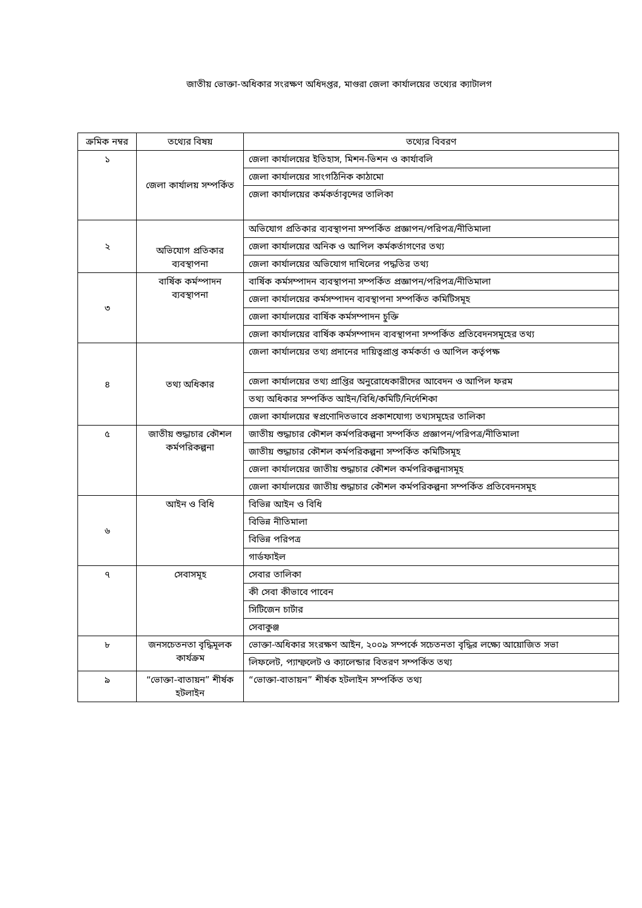জাতীয় ভোক্তা-অধিকার সংরক্ষণ অধিদপ্তর, মাগুরা জেলা কার্যালয়ের তথ্যের ক্যাটালগ
| ক্রমিক নম্বর | তথ্যের বিষয় | তথ্যের বিবরণ |
| --- | --- | --- |
| ১ | জেলা কার্যালয় সম্পর্কিত | জেলা কার্যালয়ের ইতিহাস, মিশন-ভিশন ও কার্যাবলি |
| | | জেলা কার্যালয়ের সাংগঠিনিক কাঠামো |
| | | জেলা কার্যালয়ের কর্মকর্তাবৃন্দের তালিকা |
| ২ | অভিযোগ প্রতিকার ব্যবস্থাপনা | অভিযোগ প্রতিকার ব্যবস্থাপনা সম্পর্কিত প্রজ্ঞাপন/পরিপত্র/নীতিমালা |
| | | জেলা কার্যালয়ের অনিক ও আপিল কর্মকর্তাগণের তথ্য |
| | | জেলা কার্যালয়ের অভিযোগ দাখিলের পদ্ধতির তথ্য |
| ৩ | বার্ষিক কর্মস্পাদন ব্যবস্থাপনা | বার্ষিক কর্মসম্পাদন ব্যবস্থাপনা সম্পর্কিত প্রজ্ঞাপন/পরিপত্র/নীতিমালা |
| | | জেলা কার্যালয়ের কর্মসম্পাদন ব্যবস্থাপনা সম্পর্কিত কমিটিসমূহ |
| | | জেলা কার্যালয়ের বার্ষিক কর্মসম্পাদন চুক্তি |
| | | জেলা কার্যালয়ের বার্ষিক কর্মসম্পাদন ব্যবস্থাপনা সম্পর্কিত প্রতিবেদনসমূহের তথ্য |
| ৪ | তথ্য অধিকার | জেলা কার্যালয়ের তথ্য প্রদানের দায়িত্বপ্রাপ্ত কর্মকর্তা ও আপিল কর্তৃপক্ষ |
| | | জেলা কার্যালয়ের তথ্য প্রাপ্তির অনুরোধেকারীদের আবেদন ও আপিল ফরম |
| | | তথ্য অধিকার সম্পর্কিত আইন/বিধি/কমিটি/নির্দেশিকা |
| | | জেলা কার্যালয়ের স্বপ্রণোদিতভাবে প্রকাশযোগ্য তথ্যসমূহের তালিকা |
| ৫ | জাতীয় শুদ্ধাচার কৌশল কর্মপরিকল্পনা | জাতীয় শুদ্ধাচার কৌশল কর্মপরিকল্পনা সম্পর্কিত প্রজ্ঞাপন/পরিপত্র/নীতিমালা |
| | | জাতীয় শুদ্ধাচার কৌশল কর্মপরিকল্পনা সম্পর্কিত কমিটিসমূহ |
| | | জেলা কার্যালয়ের জাতীয় শুদ্ধাচার কৌশল কর্মপরিকল্পনাসমূহ |
| | | জেলা কার্যালয়ের জাতীয় শুদ্ধাচার কৌশল কর্মপরিকল্পনা সম্পর্কিত প্রতিবেদনসমূহ |
| ৬ | আইন ও বিধি | বিভিন্ন আইন ও বিধি |
| | | বিভিন্ন নীতিমালা |
| | | বিভিন্ন পরিপত্র |
| | | গার্ডফাইল |
| ৭ | সেবাসমূহ | সেবার তালিকা |
| | | কী সেবা কীভাবে পাবেন |
| | | সিটিজেন চার্টার |
| | | সেবাকুঞ্জ |
| ৮ | জনসচেতনতা বৃদ্ধিমূলক কার্যক্রম | ভোক্তা-অধিকার সংরক্ষণ আইন, ২০০৯ সম্পর্কে সচেতনতা বৃদ্ধির লক্ষ্যে আয়োজিত সভা |
| | | লিফলেট, প্যাম্ফলেট ও ক্যালেন্ডার বিতরণ সম্পর্কিত তথ্য |
| ৯ | “ভোক্তা-বাতায়ন” শীর্ষক হটলাইন | “ভোক্তা-বাতায়ন” শীর্ষক হটলাইন সম্পর্কিত তথ্য |